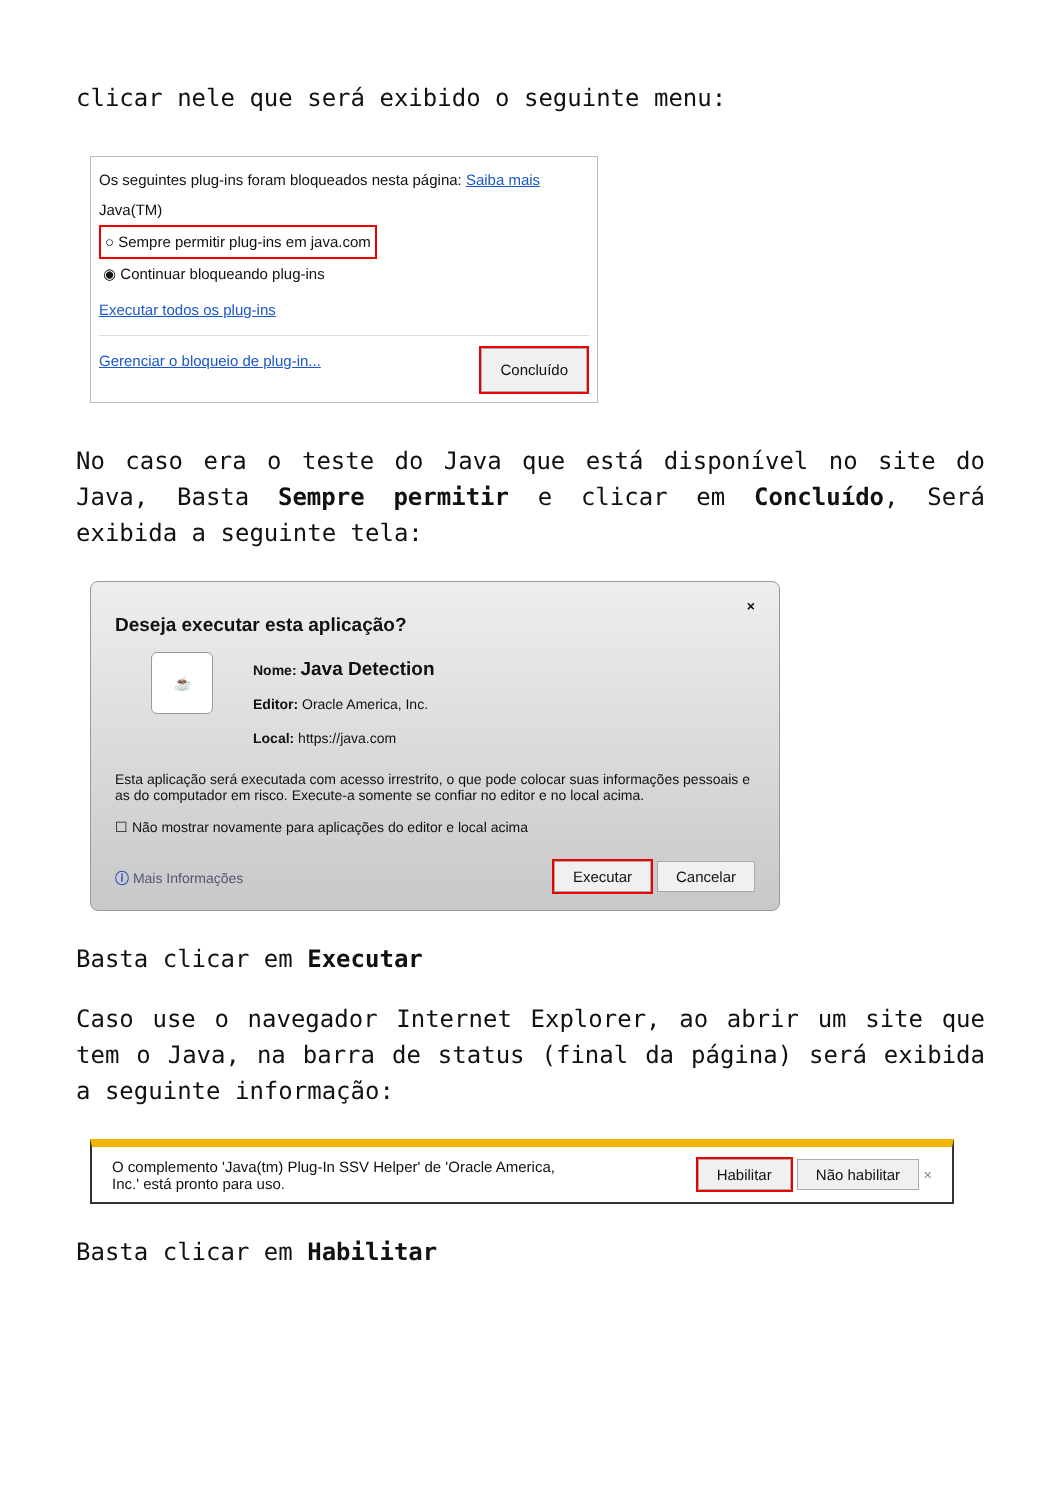clicar nele que será exibido o seguinte menu:
Os seguintes plug-ins foram bloqueados nesta página: Saiba mais
Java(TM)
○ Sempre permitir plug-ins em java.com
◉ Continuar bloqueando plug-ins
Executar todos os plug-ins
Gerenciar o bloqueio de plug-in... Concluído
No caso era o teste do Java que está disponível no site do Java, Basta Sempre permitir e clicar em Concluído, Será exibida a seguinte tela:
×
Deseja executar esta aplicação?
☕
Nome: Java Detection
Editor: Oracle America, Inc.
Local: https://java.com
Esta aplicação será executada com acesso irrestrito, o que pode colocar suas informações pessoais e as do computador em risco. Execute-a somente se confiar no editor e no local acima.
☐ Não mostrar novamente para aplicações do editor e local acima
ⓘ Mais Informações Executar Cancelar
Basta clicar em Executar
Caso use o navegador Internet Explorer, ao abrir um site que tem o Java, na barra de status (final da página) será exibida a seguinte informação:
O complemento 'Java(tm) Plug-In SSV Helper' de 'Oracle America, Inc.' está pronto para uso. Habilitar Não habilitar ×
Basta clicar em Habilitar